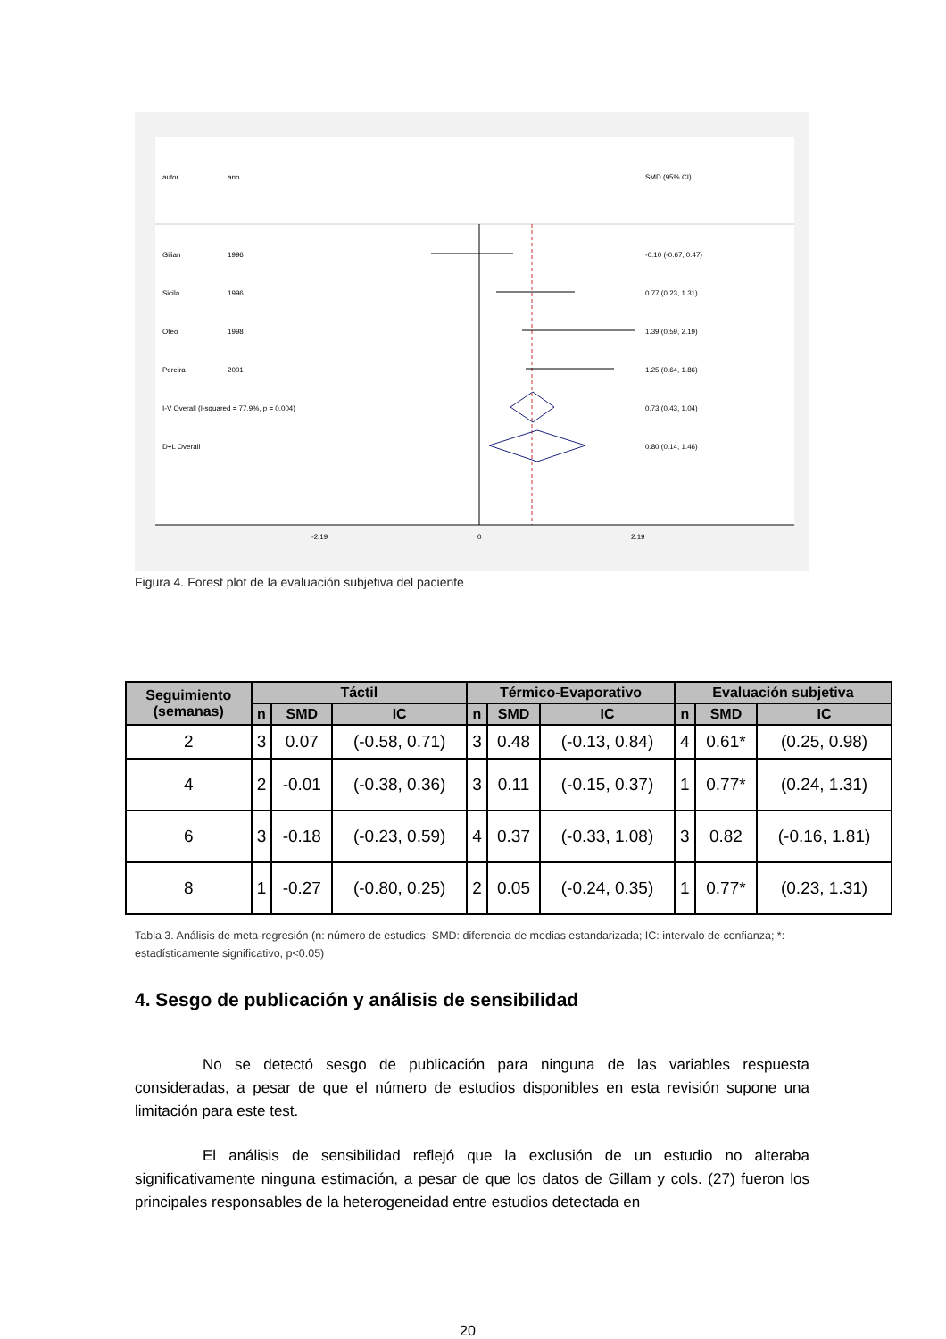autor
ano
SMD (95% CI)
Gilian
1996
-0.10 (-0.67, 0.47)
Sicila
1996
0.77 (0.23, 1.31)
Oteo
1998
1.39 (0.59, 2.19)
Pereira
2001
1.25 (0.64, 1.86)
I-V Overall (I-squared = 77.9%, p = 0.004)
0.73 (0.43, 1.04)
D+L Overall
0.80 (0.14, 1.46)
-2.19
0
2.19
Figura 4. Forest plot de la evaluación subjetiva del paciente
| Seguimiento (semanas) | Táctil | | | Térmico-Evaporativo | | | Evaluación subjetiva | | |
| --- | --- | --- | --- | --- | --- | --- | --- | --- | --- |
| | n | SMD | IC | n | SMD | IC | n | SMD | IC |
| 2 | 3 | 0.07 | (-0.58, 0.71) | 3 | 0.48 | (-0.13, 0.84) | 4 | 0.61* | (0.25, 0.98) |
| 4 | 2 | -0.01 | (-0.38, 0.36) | 3 | 0.11 | (-0.15, 0.37) | 1 | 0.77* | (0.24, 1.31) |
| 6 | 3 | -0.18 | (-0.23, 0.59) | 4 | 0.37 | (-0.33, 1.08) | 3 | 0.82 | (-0.16, 1.81) |
| 8 | 1 | -0.27 | (-0.80, 0.25) | 2 | 0.05 | (-0.24, 0.35) | 1 | 0.77* | (0.23, 1.31) |
Tabla 3. Análisis de meta-regresión (n: número de estudios; SMD: diferencia de medias estandarizada; IC: intervalo de confianza; *: estadísticamente significativo, p<0.05)
4. Sesgo de publicación y análisis de sensibilidad
No se detectó sesgo de publicación para ninguna de las variables respuesta consideradas, a pesar de que el número de estudios disponibles en esta revisión supone una limitación para este test.
El análisis de sensibilidad reflejó que la exclusión de un estudio no alteraba significativamente ninguna estimación, a pesar de que los datos de Gillam y cols. (27) fueron los principales responsables de la heterogeneidad entre estudios detectada en
20